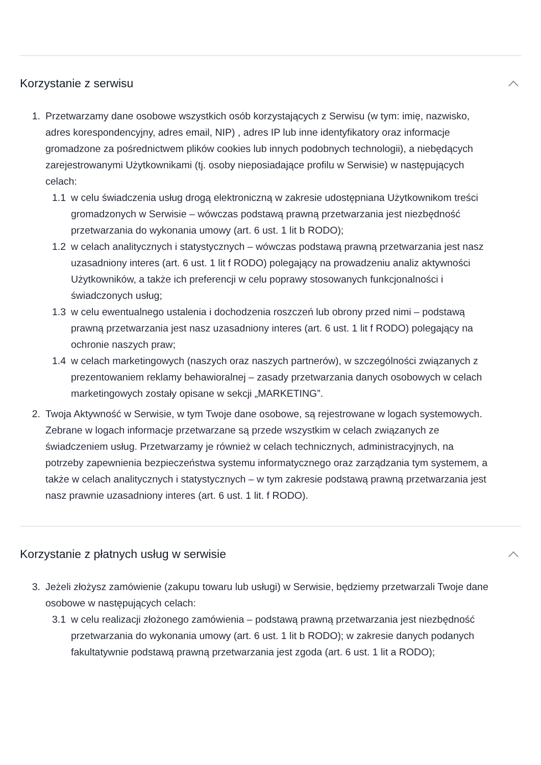Korzystanie z serwisu
1. Przetwarzamy dane osobowe wszystkich osób korzystających z Serwisu (w tym: imię, nazwisko, adres korespondencyjny, adres email, NIP) , adres IP lub inne identyfikatory oraz informacje gromadzone za pośrednictwem plików cookies lub innych podobnych technologii), a niebędących zarejestrowanymi Użytkownikami (tj. osoby nieposiadające profilu w Serwisie) w następujących celach:
1.1 w celu świadczenia usług drogą elektroniczną w zakresie udostępniana Użytkownikom treści gromadzonych w Serwisie – wówczas podstawą prawną przetwarzania jest niezbędność przetwarzania do wykonania umowy (art. 6 ust. 1 lit b RODO);
1.2 w celach analitycznych i statystycznych – wówczas podstawą prawną przetwarzania jest nasz uzasadniony interes (art. 6 ust. 1 lit f RODO) polegający na prowadzeniu analiz aktywności Użytkowników, a także ich preferencji w celu poprawy stosowanych funkcjonalności i świadczonych usług;
1.3 w celu ewentualnego ustalenia i dochodzenia roszczeń lub obrony przed nimi – podstawą prawną przetwarzania jest nasz uzasadniony interes (art. 6 ust. 1 lit f RODO) polegający na ochronie naszych praw;
1.4 w celach marketingowych (naszych oraz naszych partnerów), w szczególności związanych z prezentowaniem reklamy behawioralnej – zasady przetwarzania danych osobowych w celach marketingowych zostały opisane w sekcji „MARKETING”.
2. Twoja Aktywność w Serwisie, w tym Twoje dane osobowe, są rejestrowane w logach systemowych. Zebrane w logach informacje przetwarzane są przede wszystkim w celach związanych ze świadczeniem usług. Przetwarzamy je również w celach technicznych, administracyjnych, na potrzeby zapewnienia bezpieczeństwa systemu informatycznego oraz zarządzania tym systemem, a także w celach analitycznych i statystycznych – w tym zakresie podstawą prawną przetwarzania jest nasz prawnie uzasadniony interes (art. 6 ust. 1 lit. f RODO).
Korzystanie z płatnych usług w serwisie
3. Jeżeli złożysz zamówienie (zakupu towaru lub usługi) w Serwisie, będziemy przetwarzali Twoje dane osobowe w następujących celach:
3.1 w celu realizacji złożonego zamówienia – podstawą prawną przetwarzania jest niezbędność przetwarzania do wykonania umowy (art. 6 ust. 1 lit b RODO); w zakresie danych podanych fakultatywnie podstawą prawną przetwarzania jest zgoda (art. 6 ust. 1 lit a RODO);